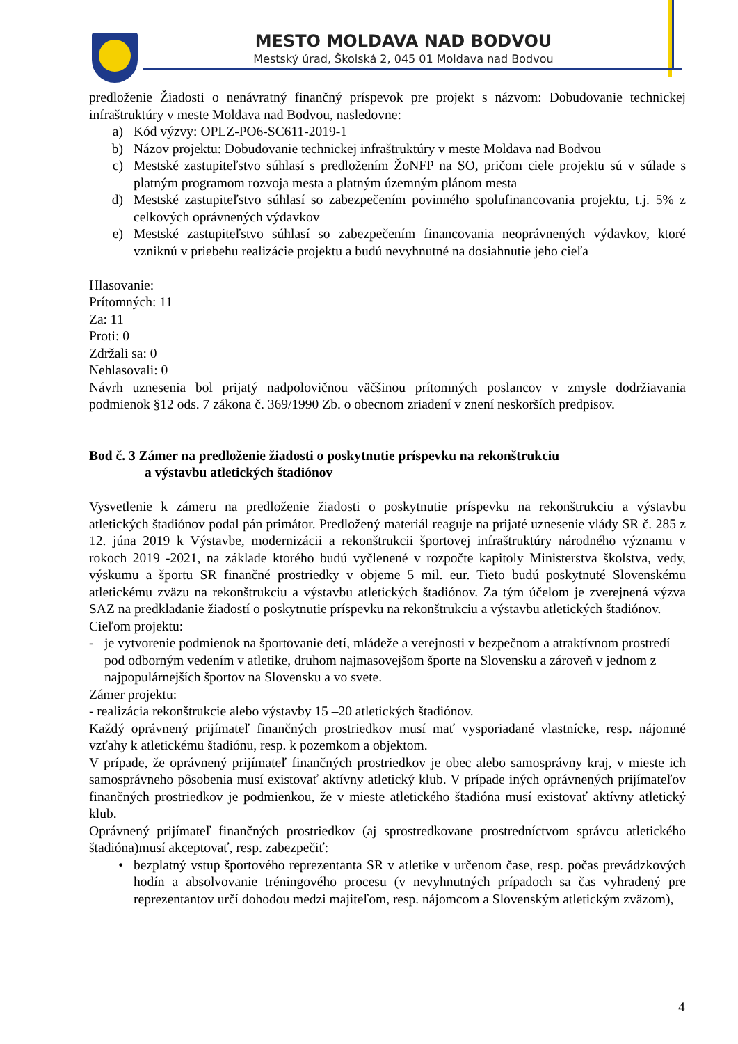MESTO MOLDAVA NAD BODVOU
Mestský úrad, Školská 2, 045 01 Moldava nad Bodvou
predloženie Žiadosti o nenávratný finančný príspevok pre projekt s názvom: Dobudovanie technickej infraštruktúry v meste Moldava nad Bodvou, nasledovne:
a) Kód výzvy: OPLZ-PO6-SC611-2019-1
b) Názov projektu: Dobudovanie technickej infraštruktúry v meste Moldava nad Bodvou
c) Mestské zastupiteľstvo súhlasí s predložením ŽoNFP na SO, pričom ciele projektu sú v súlade s platným programom rozvoja mesta a platným územným plánom mesta
d) Mestské zastupiteľstvo súhlasí so zabezpečením povinného spolufinancovania projektu, t.j. 5% z celkových oprávnených výdavkov
e) Mestské zastupiteľstvo súhlasí so zabezpečením financovania neoprávnených výdavkov, ktoré vzniknú v priebehu realizácie projektu a budú nevyhnutné na dosiahnutie jeho cieľa
Hlasovanie:
Prítomných: 11
Za: 11
Proti: 0
Zdržali sa: 0
Nehlasovali: 0
Návrh uznesenia bol prijatý nadpolovičnou väčšinou prítomných poslancov v zmysle dodržiavania podmienok §12 ods. 7 zákona č. 369/1990 Zb. o obecnom zriadení v znení neskorších predpisov.
Bod č. 3 Zámer na predloženie žiadosti o poskytnutie príspevku na rekonštrukciu
a výstavbu atletických štadiónov
Vysvetlenie k zámeru na predloženie žiadosti o poskytnutie príspevku na rekonštrukciu a výstavbu atletických štadiónov podal pán primátor. Predložený materiál reaguje na prijaté uznesenie vlády SR č. 285 z 12. júna 2019 k Výstavbe, modernizácii a rekonštrukcii športovej infraštruktúry národného významu v rokoch 2019 -2021, na základe ktorého budú vyčlenené v rozpočte kapitoly Ministerstva školstva, vedy, výskumu a športu SR finančné prostriedky v objeme 5 mil. eur. Tieto budú poskytnuté Slovenskému atletickému zväzu na rekonštrukciu a výstavbu atletických štadiónov. Za tým účelom je zverejnená výzva SAZ na predkladanie žiadostí o poskytnutie príspevku na rekonštrukciu a výstavbu atletických štadiónov.
Cieľom projektu:
- je vytvorenie podmienok na športovanie detí, mládeže a verejnosti v bezpečnom a atraktívnom prostredí pod odborným vedením v atletike, druhom najmasovejšom športe na Slovensku a zároveň v jednom z najpopulárnejších športov na Slovensku a vo svete.
Zámer projektu:
- realizácia rekonštrukcie alebo výstavby 15 –20 atletických štadiónov.
Každý oprávnený prijímateľ finančných prostriedkov musí mať vysporiadané vlastnícke, resp. nájomné vzťahy k atletickému štadiónu, resp. k pozemkom a objektom.
V prípade, že oprávnený prijímateľ finančných prostriedkov je obec alebo samosprávny kraj, v mieste ich samosprávneho pôsobenia musí existovať aktívny atletický klub. V prípade iných oprávnených prijímateľov finančných prostriedkov je podmienkou, že v mieste atletického štadióna musí existovať aktívny atletický klub.
Oprávnený prijímateľ finančných prostriedkov (aj sprostredkovane prostredníctvom správcu atletického štadióna)musí akceptovať, resp. zabezpečiť:
• bezplatný vstup športového reprezentanta SR v atletike v určenom čase, resp. počas prevádzkových hodín a absolvovanie tréningového procesu (v nevyhnutných prípadoch sa čas vyhradený pre reprezentantov určí dohodou medzi majiteľom, resp. nájomcom a Slovenským atletickým zväzom),
4